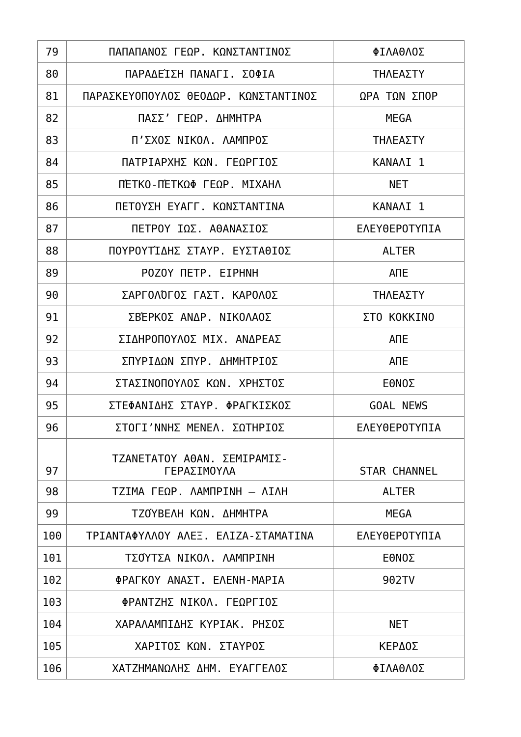| 79 | ΠΑΠΑΠΑΝΟΣ ΓΕΩΡ. ΚΩΝΣΤΑΝΤΙΝΟΣ | ΦΙΛΑΘΛΟΣ |
| 80 | ΠΑΡΑΔΕΊΣΗ ΠΑΝΑΓΙ. ΣΟΦΙΑ | ΤΗΛΕΑΣΤΥ |
| 81 | ΠΑΡΑΣΚΕΥΟΠΟΥΛΟΣ ΘΕΟΔΩΡ. ΚΩΝΣΤΑΝΤΙΝΟΣ | ΩΡΑ ΤΩΝ ΣΠΟΡ |
| 82 | ΠΑΣΣ’ ΓΕΩΡ. ΔΗΜΗΤΡΑ | MEGA |
| 83 | Π’ΣΧΟΣ ΝΙΚΟΛ. ΛΑΜΠΡΟΣ | ΤΗΛΕΑΣΤΥ |
| 84 | ΠΑΤΡΙΑΡΧΗΣ ΚΩΝ. ΓΕΩΡΓΙΟΣ | ΚΑΝΑΛΙ 1 |
| 85 | ΠΈΤΚΟ-ΠΈΤΚΩΦ ΓΕΩΡ. ΜΙΧΑΗΛ | NET |
| 86 | ΠΕΤΟΥΣΗ ΕΥΑΓΓ. ΚΩΝΣΤΑΝΤΙΝΑ | ΚΑΝΑΛΙ 1 |
| 87 | ΠΕΤΡΟΥ ΙΩΣ. ΑΘΑΝΑΣΙΟΣ | ΕΛΕΥΘΕΡΟΤΥΠΙΑ |
| 88 | ΠΟΥΡΟΥΤΊΔΗΣ ΣΤΑΥΡ. ΕΥΣΤΑΘΙΟΣ | ALTER |
| 89 | ΡΟΖΟΥ ΠΕΤΡ. ΕΙΡΗΝΗ | ΑΠΕ |
| 90 | ΣΑΡΓΟΛΌΓΟΣ ΓΑΣΤ. ΚΑΡΟΛΟΣ | ΤΗΛΕΑΣΤΥ |
| 91 | ΣΒΈΡΚΟΣ ΑΝΔΡ. ΝΙΚΟΛΑΟΣ | ΣΤΟ ΚΟΚΚΙΝΟ |
| 92 | ΣΙΔΗΡΟΠΟΥΛΟΣ ΜΙΧ. ΑΝΔΡΕΑΣ | ΑΠΕ |
| 93 | ΣΠΥΡΙΔΩΝ ΣΠΥΡ. ΔΗΜΗΤΡΙΟΣ | ΑΠΕ |
| 94 | ΣΤΑΣΙΝΟΠΟΥΛΟΣ ΚΩΝ. ΧΡΗΣΤΟΣ | ΕΘΝΟΣ |
| 95 | ΣΤΕΦΑΝΙΔΗΣ ΣΤΑΥΡ. ΦΡΑΓΚΙΣΚΟΣ | GOAL NEWS |
| 96 | ΣΤΟΓΙ’ΝΝΗΣ ΜΕΝΕΛ. ΣΩΤΗΡΙΟΣ | ΕΛΕΥΘΕΡΟΤΥΠΙΑ |
| 97 | ΤΖΑΝΕΤΑΤΟΥ ΑΘΑΝ. ΣΕΜΙΡΑΜΙΣ- ΓΕΡΑΣΙΜΟΥΛΑ | STAR CHANNEL |
| 98 | ΤΖΙΜΑ ΓΕΩΡ. ΛΑΜΠΡΙΝΗ – ΛΙΛΗ | ALTER |
| 99 | ΤΖΟΎΒΕΛΗ ΚΩΝ. ΔΗΜΗΤΡΑ | MEGA |
| 100 | ΤΡΙΑΝΤΑΦΥΛΛΟΥ ΑΛΕΞ. ΕΛΙΖΑ-ΣΤΑΜΑΤΙΝΑ | ΕΛΕΥΘΕΡΟΤΥΠΙΑ |
| 101 | ΤΣΟΎΤΣΑ ΝΙΚΟΛ. ΛΑΜΠΡΙΝΗ | ΕΘΝΟΣ |
| 102 | ΦΡΑΓΚΟΥ ΑΝΑΣΤ. ΕΛΕΝΗ-ΜΑΡΙΑ | 902TV |
| 103 | ΦΡΑΝΤΖΗΣ ΝΙΚΟΛ. ΓΕΩΡΓΙΟΣ | |
| 104 | ΧΑΡΑΛΑΜΠΙΔΗΣ ΚΥΡΙΑΚ. ΡΗΣΟΣ | NET |
| 105 | ΧΑΡΙΤΟΣ ΚΩΝ. ΣΤΑΥΡΟΣ | ΚΕΡΔΟΣ |
| 106 | ΧΑΤΖΗΜΑΝΩΛΗΣ ΔΗΜ. ΕΥΑΓΓΕΛΟΣ | ΦΙΛΑΘΛΟΣ |